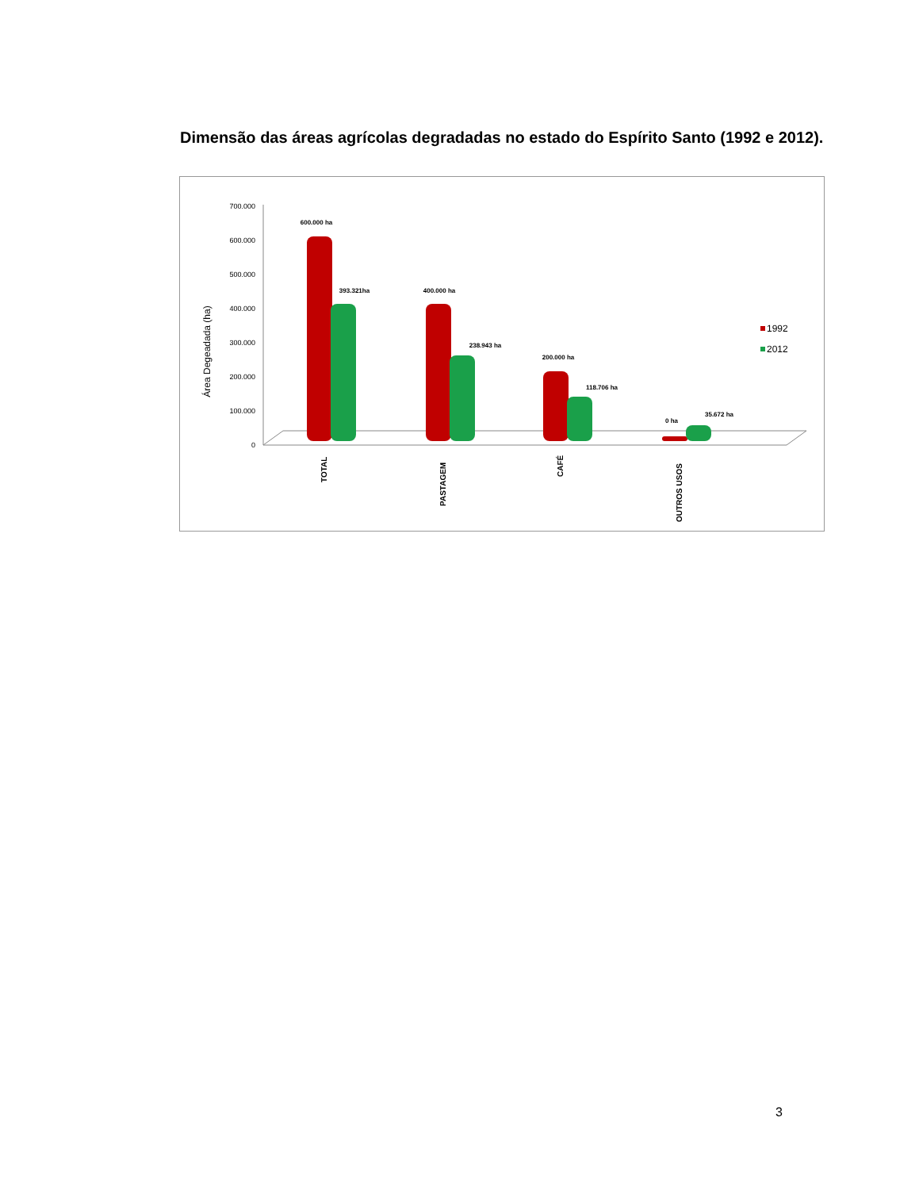Dimensão das áreas agrícolas degradadas no estado do Espírito Santo (1992 e 2012).
700.000
600.000
500.000
400.000
300.000
200.000
100.000
0
Área Degeadada (ha)
600.000 ha
393.321ha
400.000 ha
238.943 ha
200.000 ha
118.706 ha
0 ha
35.672 ha
TOTAL
PASTAGEM
CAFÉ
OUTROS USOS
1992
2012
3